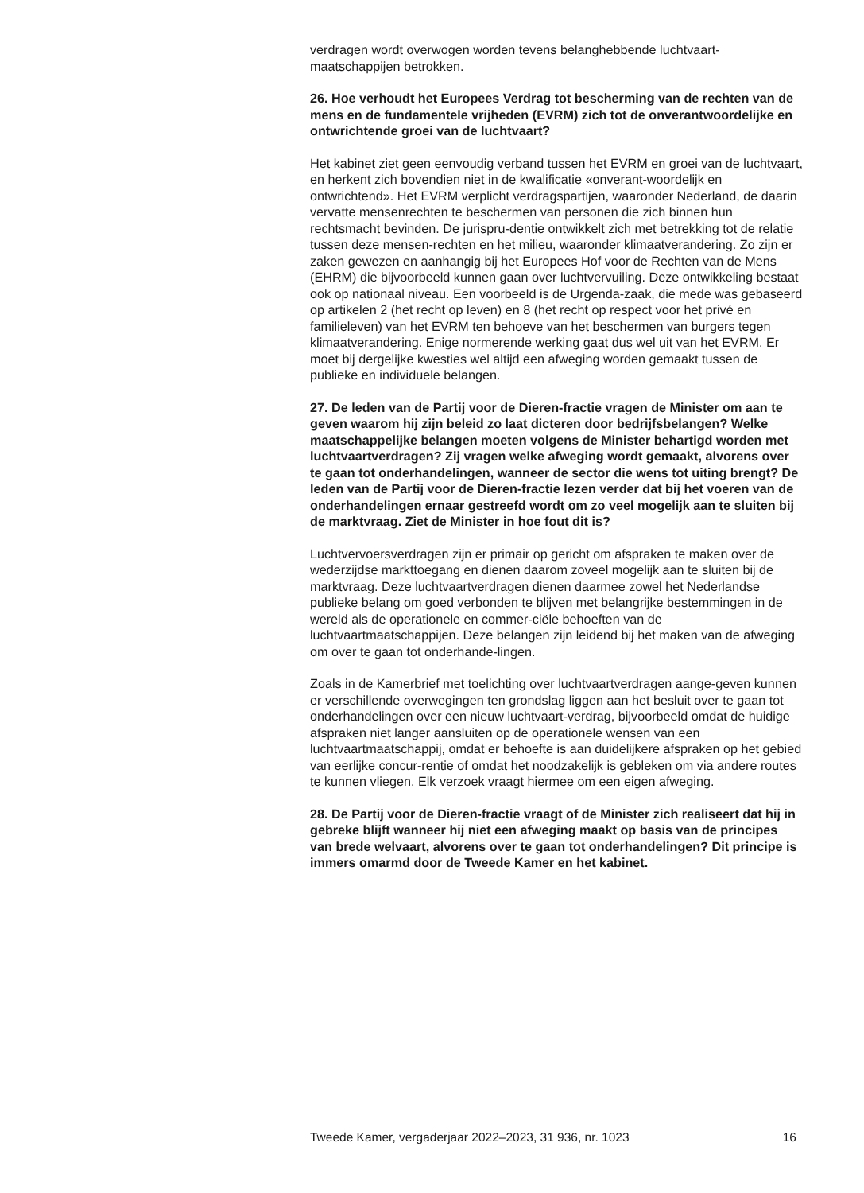verdragen wordt overwogen worden tevens belanghebbende luchtvaart-
maatschappijen betrokken.
26. Hoe verhoudt het Europees Verdrag tot bescherming van de rechten van de mens en de fundamentele vrijheden (EVRM) zich tot de onverantwoordelijke en ontwrichtende groei van de luchtvaart?
Het kabinet ziet geen eenvoudig verband tussen het EVRM en groei van de luchtvaart, en herkent zich bovendien niet in de kwalificatie «onverant-woordelijk en ontwrichtend». Het EVRM verplicht verdragspartijen, waaronder Nederland, de daarin vervatte mensenrechten te beschermen van personen die zich binnen hun rechtsmacht bevinden. De jurispru-dentie ontwikkelt zich met betrekking tot de relatie tussen deze mensen-rechten en het milieu, waaronder klimaatverandering. Zo zijn er zaken gewezen en aanhangig bij het Europees Hof voor de Rechten van de Mens (EHRM) die bijvoorbeeld kunnen gaan over luchtvervuiling. Deze ontwikkeling bestaat ook op nationaal niveau. Een voorbeeld is de Urgenda-zaak, die mede was gebaseerd op artikelen 2 (het recht op leven) en 8 (het recht op respect voor het privé en familieleven) van het EVRM ten behoeve van het beschermen van burgers tegen klimaatverandering. Enige normerende werking gaat dus wel uit van het EVRM. Er moet bij dergelijke kwesties wel altijd een afweging worden gemaakt tussen de publieke en individuele belangen.
27. De leden van de Partij voor de Dieren-fractie vragen de Minister om aan te geven waarom hij zijn beleid zo laat dicteren door bedrijfsbelangen? Welke maatschappelijke belangen moeten volgens de Minister behartigd worden met luchtvaartverdragen? Zij vragen welke afweging wordt gemaakt, alvorens over te gaan tot onderhandelingen, wanneer de sector die wens tot uiting brengt? De leden van de Partij voor de Dieren-fractie lezen verder dat bij het voeren van de onderhandelingen ernaar gestreefd wordt om zo veel mogelijk aan te sluiten bij de marktvraag. Ziet de Minister in hoe fout dit is?
Luchtvervoersverdragen zijn er primair op gericht om afspraken te maken over de wederzijdse markttoegang en dienen daarom zoveel mogelijk aan te sluiten bij de marktvraag. Deze luchtvaartverdragen dienen daarmee zowel het Nederlandse publieke belang om goed verbonden te blijven met belangrijke bestemmingen in de wereld als de operationele en commer-ciële behoeften van de luchtvaartmaatschappijen. Deze belangen zijn leidend bij het maken van de afweging om over te gaan tot onderhande-lingen.
Zoals in de Kamerbrief met toelichting over luchtvaartverdragen aange-geven kunnen er verschillende overwegingen ten grondslag liggen aan het besluit over te gaan tot onderhandelingen over een nieuw luchtvaart-verdrag, bijvoorbeeld omdat de huidige afspraken niet langer aansluiten op de operationele wensen van een luchtvaartmaatschappij, omdat er behoefte is aan duidelijkere afspraken op het gebied van eerlijke concur-rentie of omdat het noodzakelijk is gebleken om via andere routes te kunnen vliegen. Elk verzoek vraagt hiermee om een eigen afweging.
28. De Partij voor de Dieren-fractie vraagt of de Minister zich realiseert dat hij in gebreke blijft wanneer hij niet een afweging maakt op basis van de principes van brede welvaart, alvorens over te gaan tot onderhandelingen? Dit principe is immers omarmd door de Tweede Kamer en het kabinet.
Tweede Kamer, vergaderjaar 2022–2023, 31 936, nr. 1023 16